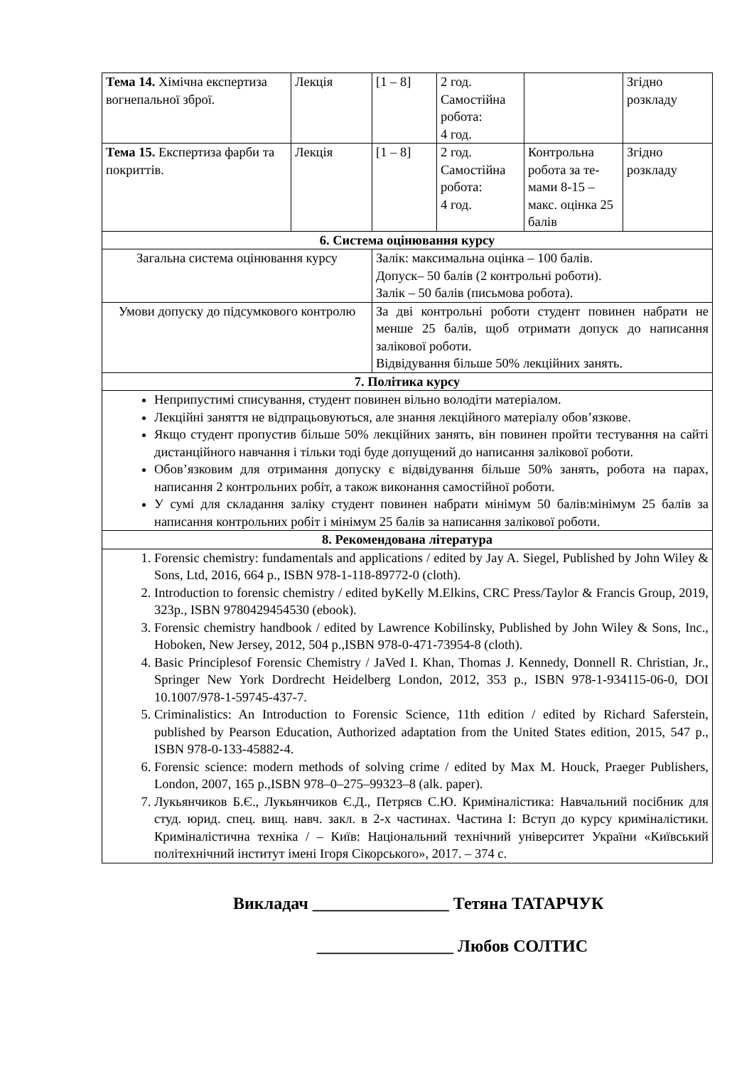| Тема 14. Хімічна експертиза вогнепальної зброї. | Лекція | [1 – 8] | 2 год. Самостійна робота: 4 год. | | Згідно розкладу |
| Тема 15. Експертиза фарби та покриттів. | Лекція | [1 – 8] | 2 год. Самостійна робота: 4 год. | Контрольна робота за те-мами 8-15 – макс. оцінка 25 балів | Згідно розкладу |
| 6. Система оцінювання курсу | | | | | |
| Загальна система оцінювання курсу | | Залік: максимальна оцінка – 100 балів. Допуск– 50 балів (2 контрольні роботи). Залік – 50 балів (письмова робота). | | | |
| Умови допуску до підсумкового контролю | | За дві контрольні роботи студент повинен набрати не менше 25 балів, щоб отримати допуск до написання залікової роботи. Відвідування більше 50% лекційних занять. | | | |
| 7. Політика курсу | | | | | |
| Неприпустимі списування, студент повинен вільно володіти матеріалом. Лекційні заняття не відпрацьовуються, але знання лекційного матеріалу обов’язкове. Якщо студент пропустив більше 50% лекційних занять, він повинен пройти тестування на сайті дистанційного навчання і тільки тоді буде допущений до написання залікової роботи. Обов’язковим для отримання допуску є відвідування більше 50% занять, робота на парах, написання 2 контрольних робіт, а також виконання самостійної роботи. У сумі для складання заліку студент повинен набрати мінімум 50 балів:мінімум 25 балів за написання контрольних робіт і мінімум 25 балів за написання залікової роботи. | | | | | |
| 8. Рекомендована література | | | | | |
| 1. Forensic chemistry: fundamentals and applications / edited by Jay A. Siegel, Published by John Wiley & Sons, Ltd, 2016, 664 p., ISBN 978-1-118-89772-0 (cloth). 2. Introduction to forensic chemistry / edited byKelly M.Elkins, CRC Press/Taylor & Francis Group, 2019, 323p., ISBN 9780429454530 (ebook). 3. Forensic chemistry handbook / edited by Lawrence Kobilinsky, Published by John Wiley & Sons, Inc., Hoboken, New Jersey, 2012, 504 p.,ISBN 978-0-471-73954-8 (cloth). 4. Basic Principlesof Forensic Chemistry / JaVed I. Khan, Thomas J. Kennedy, Donnell R. Christian, Jr., Springer New York Dordrecht Heidelberg London, 2012, 353 p., ISBN 978-1-934115-06-0, DOI 10.1007/978-1-59745-437-7. 5. Criminalistics: An Introduction to Forensic Science, 11th edition / edited by Richard Saferstein, published by Pearson Education, Authorized adaptation from the United States edition, 2015, 547 p., ISBN 978-0-133-45882-4. 6. Forensic science: modern methods of solving crime / edited by Max M. Houck, Praeger Publishers, London, 2007, 165 p.,ISBN 978–0–275–99323–8 (alk. paper). 7. Лукьянчиков Б.Є., Лукьянчиков Є.Д., Петряєв С.Ю. Криміналістика: Навчальний посібник для студ. юрид. спец. вищ. навч. закл. в 2-х частинах. Частина I: Вступ до курсу криміналістики. Криміналістична техніка / – Київ: Національний технічний університет України «Київський політехнічний інститут імені Ігоря Сікорського», 2017. – 374 с. | | | | | |
Викладач ________________ Тетяна ТАТАРЧУК
________________ Любов СОЛТИС